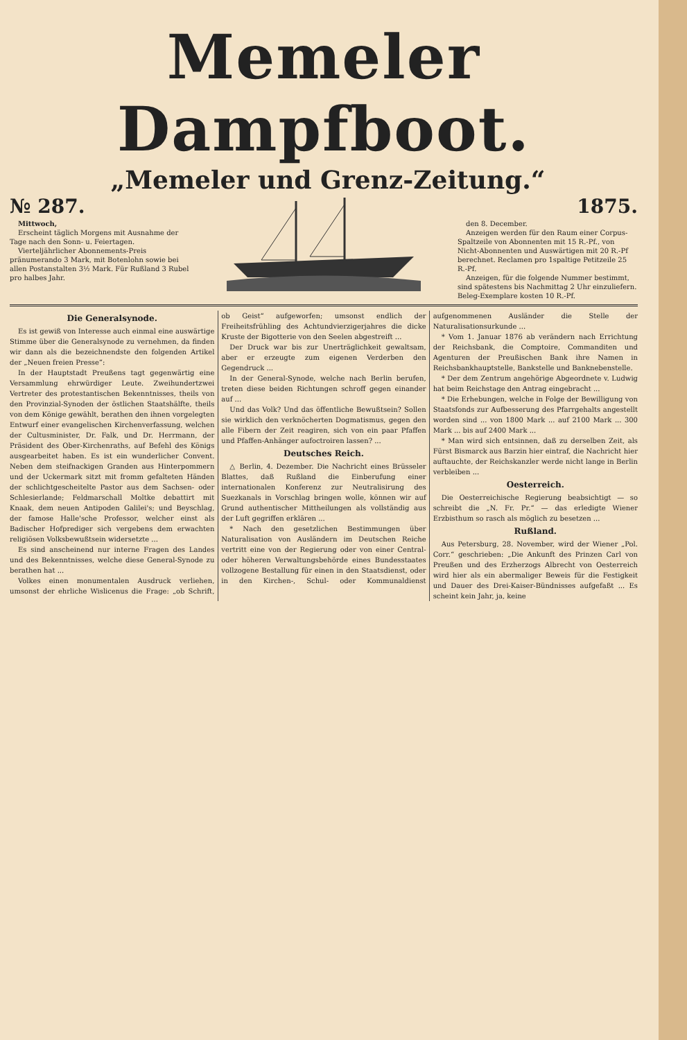Memeler Dampfboot.
„Memeler und Grenz-Zeitung.“
№ 287.
Mittwoch,
Erscheint täglich Morgens mit Ausnahme der Tage nach den Sonn- u. Feiertagen.
Vierteljährlicher Abonnements-Preis pränumerando 3 Mark, mit Botenlohn sowie bei allen Postanstalten 3½ Mark. Für Rußland 3 Rubel pro halbes Jahr.
1875.
den 8. December.
Anzeigen werden für den Raum einer Corpus-Spaltzeile von Abonnenten mit 15 R.-Pf., von Nicht-Abonnenten und Auswärtigen mit 20 R.-Pf berechnet. Reclamen pro 1spaltige Petitzeile 25 R.-Pf.
Anzeigen, für die folgende Nummer bestimmt, sind spätestens bis Nachmittag 2 Uhr einzuliefern. Beleg-Exemplare kosten 10 R.-Pf.
Die Generalsynode.
Es ist gewiß von Interesse auch einmal eine auswärtige Stimme über die Generalsynode zu vernehmen, da finden wir dann als die bezeichnendste den folgenden Artikel der „Neuen freien Presse“:
In der Hauptstadt Preußens tagt gegenwärtig eine Versammlung ehrwürdiger Leute. Zweihundertzwei Vertreter des protestantischen Bekenntnisses, theils von den Provinzial-Synoden der östlichen Staatshälfte, theils von dem Könige gewählt, berathen den ihnen vorgelegten Entwurf einer evangelischen Kirchenverfassung, welchen der Cultusminister, Dr. Falk, und Dr. Herrmann, der Präsident des Ober-Kirchenraths, auf Befehl des Königs ausgearbeitet haben. Es ist ein wunderlicher Convent. Neben dem steifnackigen Granden aus Hinterpommern und der Uckermark sitzt mit fromm gefalteten Händen der schlichtgescheitelte Pastor aus dem Sachsen- oder Schlesierlande; Feldmarschall Moltke debattirt mit Knaak, dem neuen Antipoden Galilei's; und Beyschlag, der famose Halle'sche Professor, welcher einst als Badischer Hofprediger sich vergebens dem erwachten religiösen Volksbewußtsein widersetzte ...
Es sind anscheinend nur interne Fragen des Landes und des Bekenntnisses, welche diese General-Synode zu berathen hat ...
Volkes einen monumentalen Ausdruck verliehen, umsonst der ehrliche Wislicenus die Frage: „ob Schrift, ob Geist“ aufgeworfen; umsonst endlich der Freiheitsfrühling des Achtundvierzigerjahres die dicke Kruste der Bigotterie von den Seelen abgestreift ...
Der Druck war bis zur Unerträglichkeit gewaltsam, aber er erzeugte zum eigenen Verderben den Gegendruck ...
In der General-Synode, welche nach Berlin berufen, treten diese beiden Richtungen schroff gegen einander auf ...
Und das Volk? Und das öffentliche Bewußtsein? Sollen sie wirklich den verknöcherten Dogmatismus, gegen den alle Fibern der Zeit reagiren, sich von ein paar Pfaffen und Pfaffen-Anhänger aufoctroiren lassen? ...
Deutsches Reich.
△ Berlin, 4. Dezember. Die Nachricht eines Brüsseler Blattes, daß Rußland die Einberufung einer internationalen Konferenz zur Neutralisirung des Suezkanals in Vorschlag bringen wolle, können wir auf Grund authentischer Mittheilungen als vollständig aus der Luft gegriffen erklären ...
* Nach den gesetzlichen Bestimmungen über Naturalisation von Ausländern im Deutschen Reiche vertritt eine von der Regierung oder von einer Central- oder höheren Verwaltungsbehörde eines Bundesstaates vollzogene Bestallung für einen in den Staatsdienst, oder in den Kirchen-, Schul- oder Kommunaldienst aufgenommenen Ausländer die Stelle der Naturalisationsurkunde ...
* Vom 1. Januar 1876 ab verändern nach Errichtung der Reichsbank, die Comptoire, Commanditen und Agenturen der Preußischen Bank ihre Namen in Reichsbankhauptstelle, Bankstelle und Banknebenstelle.
* Der dem Zentrum angehörige Abgeordnete v. Ludwig hat beim Reichstage den Antrag eingebracht ...
* Die Erhebungen, welche in Folge der Bewilligung von Staatsfonds zur Aufbesserung des Pfarrgehalts angestellt worden sind ... von 1800 Mark ... auf 2100 Mark ... 300 Mark ... bis auf 2400 Mark ...
* Man wird sich entsinnen, daß zu derselben Zeit, als Fürst Bismarck aus Barzin hier eintraf, die Nachricht hier auftauchte, der Reichskanzler werde nicht lange in Berlin verbleiben ...
Oesterreich.
Die Oesterreichische Regierung beabsichtigt — so schreibt die „N. Fr. Pr.“ — das erledigte Wiener Erzbisthum so rasch als möglich zu besetzen ...
Rußland.
Aus Petersburg, 28. November, wird der Wiener „Pol. Corr.“ geschrieben: „Die Ankunft des Prinzen Carl von Preußen und des Erzherzogs Albrecht von Oesterreich wird hier als ein abermaliger Beweis für die Festigkeit und Dauer des Drei-Kaiser-Bündnisses aufgefaßt ... Es scheint kein Jahr, ja, keine